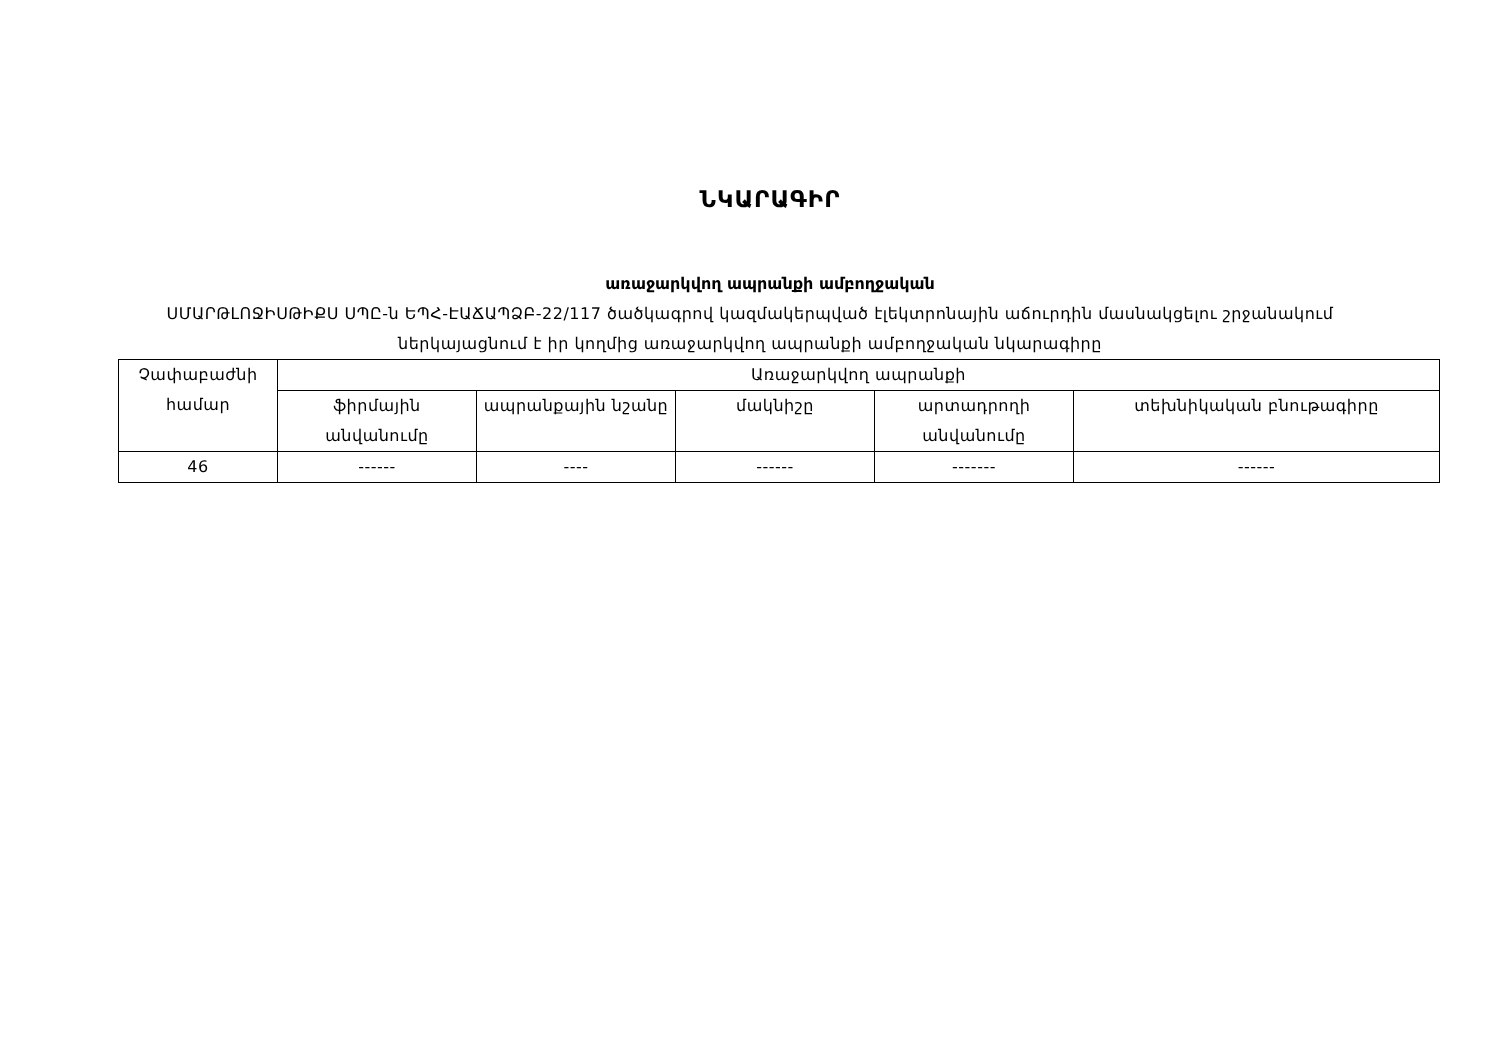ՆԿԱՐԱԳԻՐ
առաջարկվող ապրանքի ամբողջական
ՍՄԱՐԹԼՈՋԻՍԹԻՔՍ ՍՊԸ-ն ԵՊՀ-ԷԱՃԱՊՁԲ-22/117 ծածկագրով կազմակերպված էլեկտրոնային աճուրդին մասնակցելու շրջանակում ներկայացնում է իր կողմից առաջարկվող ապրանքի ամբողջական նկարագիրը
| Չափաբաժնի համար | Առաջարկվող ապրանքի | | | | |
| --- | --- | --- | --- | --- | --- |
| | ֆիրմային անվանումը | ապրանքային նշանը | մակնիշը | արտադրողի անվանումը | տեխնիկական բնութագիրը |
| 46 | ------ | ---- | ------ | ------- | ------ |